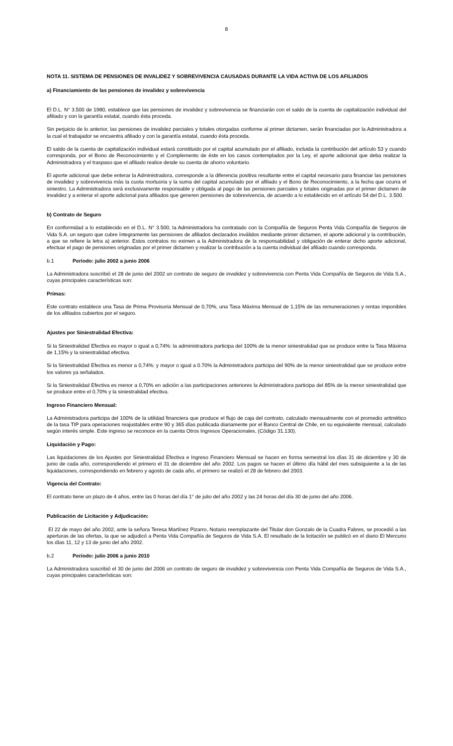8
NOTA 11. SISTEMA DE PENSIONES DE INVALIDEZ Y SOBREVIVENCIA CAUSADAS DURANTE LA VIDA ACTIVA DE LOS AFILIADOS
a) Financiamiento de las pensiones de invalidez y sobrevivencia
El D.L. N° 3.500 de 1980, establece que las pensiones de invalidez y sobrevivencia se financiarán con el saldo de la cuenta de capitalización individual del afiliado y con la garantía estatal, cuando ésta proceda.
Sin perjuicio de lo anterior, las pensiones de invalidez parciales y totales otorgadas conforme al primer dictamen, serán financiadas por la Administradora a la cual el trabajador se encuentra afiliado y con la garantía estatal, cuando ésta proceda.
El saldo de la cuenta de capitalización individual estará constituido por el capital acumulado por el afiliado, incluida la contribución del artículo 53 y cuando corresponda, por el Bono de Reconocimiento y el Complemento de éste en los casos contemplados por la Ley, el aporte adicional que deba realizar la Administradora y el traspaso que el afiliado realice desde su cuenta de ahorro voluntario.
El aporte adicional que debe enterar la Administradora, corresponde a la diferencia positiva resultante entre el capital necesario para financiar las pensiones de invalidez y sobrevivencia más la cuota mortuoria y la suma del capital acumulado por el afiliado y el Bono de Reconocimiento, a la fecha que ocurra el siniestro. La Administradora será exclusivamente responsable y obligada al pago de las pensiones parciales y totales originadas por el primer dictamen de invalidez y a enterar el aporte adicional para afiliados que generen pensiones de sobrevivencia, de acuerdo a lo establecido en el artículo 54 del D.L. 3.500.
b) Contrato de Seguro
En conformidad a lo establecido en el D.L. N° 3.500, la Administradora ha contratado con la Compañía de Seguros Penta Vida Compañía de Seguros de Vida S.A. un seguro que cubre íntegramente las pensiones de afiliados declarados inválidos mediante primer dictamen, el aporte adicional y la contribución, a que se refiere la letra a) anterior. Estos contratos no eximen a la Administradora de la responsabilidad y obligación de enterar dicho aporte adicional, efectuar el pago de pensiones originadas por el primer dictamen y realizar la contribución a la cuenta individual del afiliado cuando corresponda.
b.1 Período: julio 2002 a junio 2006
La Administradora suscribió el 28 de junio del 2002 un contrato de seguro de invalidez y sobrevivencia con Penta Vida Compañía de Seguros de Vida S.A., cuyas principales características son:
Primas:
Este contrato establece una Tasa de Prima Provisoria Mensual de 0,70%, una Tasa Máxima Mensual de 1,15% de las remuneraciones y rentas imponibles de los afiliados cubiertos por el seguro.
Ajustes por Siniestralidad Efectiva:
Si la Siniestralidad Efectiva es mayor o igual a 0,74%: la administradora participa del 100% de la menor siniestralidad que se produce entre la Tasa Máxima de 1,15% y la siniestralidad efectiva.
Si la Siniestralidad Efectiva es menor a 0,74%: y mayor o igual a 0.70% la Administradora participa del 90% de la menor siniestralidad que se produce entre los valores ya señalados.
Si la Siniestralidad Efectiva es menor a 0,70% en adición a las participaciones anteriores la Administradora participa del 85% de la menor siniestralidad que se produce entre el 0,70% y la siniestralidad efectiva.
Ingreso Financiero Mensual:
La Administradora participa del 100% de la utilidad financiera que produce el flujo de caja del contrato, calculado mensualmente con el promedio aritmético de la tasa TIP para operaciones reajustables entre 90 y 365 días publicada diariamente por el Banco Central de Chile, en su equivalente mensual, calculado según interés simple. Este ingreso se reconoce en la cuenta Otros Ingresos Operacionales, (Código 31.130).
Liquidación y Pago:
Las liquidaciones de los Ajustes por Siniestralidad Efectiva e Ingreso Financiero Mensual se hacen en forma semestral los días 31 de diciembre y 30 de junio de cada año, correspondiendo el primero el 31 de diciembre del año 2002. Los pagos se hacen el último día hábil del mes subsiguiente a la de las liquidaciones, correspondiendo en febrero y agosto de cada año, el primero se realizó el 28 de febrero del 2003.
Vigencia del Contrato:
El contrato tiene un plazo de 4 años, entre las 0 horas del día 1° de julio del año 2002 y las 24 horas del día 30 de junio del año 2006.
Publicación de Licitación y Adjudicación:
El 22 de mayo del año 2002, ante la señora Teresa Martínez Pizarro, Notario reemplazante del Titular don Gonzalo de la Cuadra Fabres, se procedió a las aperturas de las ofertas, la que se adjudicó a Penta Vida Compañía de Seguros de Vida S.A. El resultado de la licitación se publicó en el diario El Mercurio los días 11, 12 y 13 de junio del año 2002.
b.2 Período: julio 2006 a junio 2010
La Administradora suscribió el 30 de junio del 2006 un contrato de seguro de invalidez y sobrevivencia con Penta Vida Compañía de Seguros de Vida S.A., cuyas principales características son: